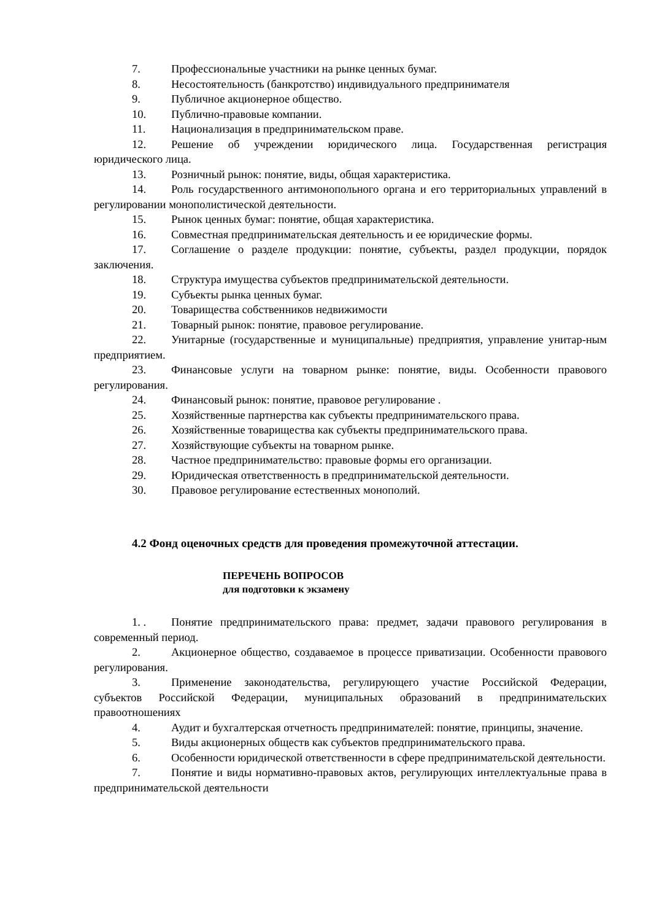7. Профессиональные участники на рынке ценных бумаг.
8. Несостоятельность (банкротство) индивидуального предпринимателя
9. Публичное акционерное общество.
10. Публично-правовые компании.
11. Национализация в предпринимательском праве.
12. Решение об учреждении юридического лица. Государственная регистрация юридического лица.
13. Розничный рынок: понятие, виды, общая характеристика.
14. Роль государственного антимонопольного органа и его территориальных управлений в регулировании монополистической деятельности.
15. Рынок ценных бумаг: понятие, общая характеристика.
16. Совместная предпринимательская деятельность и ее юридические формы.
17. Соглашение о разделе продукции: понятие, субъекты, раздел продукции, порядок заключения.
18. Структура имущества субъектов предпринимательской деятельности.
19. Субъекты рынка ценных бумаг.
20. Товарищества собственников недвижимости
21. Товарный рынок: понятие, правовое регулирование.
22. Унитарные (государственные и муниципальные) предприятия, управление унитар-ным предприятием.
23. Финансовые услуги на товарном рынке: понятие, виды. Особенности правового регулирования.
24. Финансовый рынок: понятие, правовое регулирование .
25. Хозяйственные партнерства как субъекты предпринимательского права.
26. Хозяйственные товарищества как субъекты предпринимательского права.
27. Хозяйствующие субъекты на товарном рынке.
28. Частное предпринимательство: правовые формы его организации.
29. Юридическая ответственность в предпринимательской деятельности.
30. Правовое регулирование естественных монополий.
4.2 Фонд оценочных средств для проведения промежуточной аттестации.
ПЕРЕЧЕНЬ ВОПРОСОВ
для подготовки к экзамену
1. . Понятие предпринимательского права: предмет, задачи правового регулирования в современный период.
2. Акционерное общество, создаваемое в процессе приватизации. Особенности правового регулирования.
3. Применение законодательства, регулирующего участие Российской Федерации, субъектов Российской Федерации, муниципальных образований в предпринимательских правоотношениях
4. Аудит и бухгалтерская отчетность предпринимателей: понятие, принципы, значение.
5. Виды акционерных обществ как субъектов предпринимательского права.
6. Особенности юридической ответственности в сфере предпринимательской деятельности.
7. Понятие и виды нормативно-правовых актов, регулирующих интеллектуальные права в предпринимательской деятельности